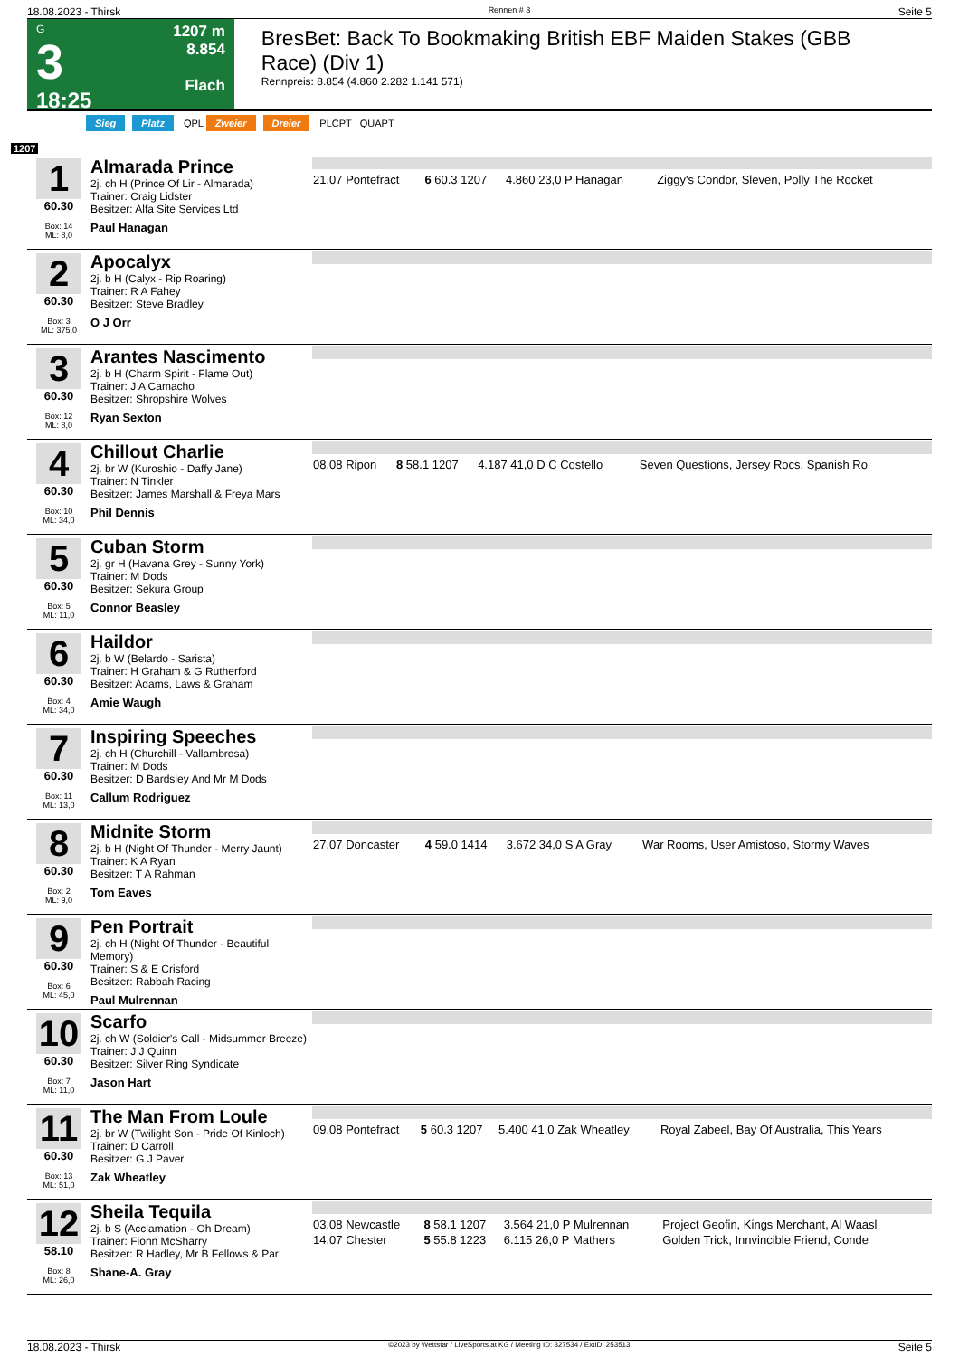18.08.2023 - Thirsk Rennen # 3 Seite 5
G
3
18:25
1207 m
8.854
Flach
BresBet: Back To Bookmaking British EBF Maiden Stakes (GBB Race) (Div 1)
Rennpreis: 8.854 (4.860 2.282 1.141 571)
Sieg Platz QPL Zweier Dreier PLCPT QUAPT
1207
1
60.30
Box: 14
ML: 8,0
Almarada Prince
2j. ch H (Prince Of Lir - Almarada)
Trainer: Craig Lidster
Besitzer: Alfa Site Services Ltd
Paul Hanagan
| 21.07 Pontefract | 6 60.3 1207 | 4.860 23,0 P Hanagan | Ziggy's Condor, Sleven, Polly The Rocket |
2
60.30
Box: 3
ML: 375,0
Apocalyx
2j. b H (Calyx - Rip Roaring)
Trainer: R A Fahey
Besitzer: Steve Bradley
O J Orr
3
60.30
Box: 12
ML: 8,0
Arantes Nascimento
2j. b H (Charm Spirit - Flame Out)
Trainer: J A Camacho
Besitzer: Shropshire Wolves
Ryan Sexton
4
60.30
Box: 10
ML: 34,0
Chillout Charlie
2j. br W (Kuroshio - Daffy Jane)
Trainer: N Tinkler
Besitzer: James Marshall & Freya Mars
Phil Dennis
| 08.08 Ripon | 8 58.1 1207 | 4.187 41,0 D C Costello | Seven Questions, Jersey Rocs, Spanish Ro |
5
60.30
Box: 5
ML: 11,0
Cuban Storm
2j. gr H (Havana Grey - Sunny York)
Trainer: M Dods
Besitzer: Sekura Group
Connor Beasley
6
60.30
Box: 4
ML: 34,0
Haildor
2j. b W (Belardo - Sarista)
Trainer: H Graham & G Rutherford
Besitzer: Adams, Laws & Graham
Amie Waugh
7
60.30
Box: 11
ML: 13,0
Inspiring Speeches
2j. ch H (Churchill - Vallambrosa)
Trainer: M Dods
Besitzer: D Bardsley And Mr M Dods
Callum Rodriguez
8
60.30
Box: 2
ML: 9,0
Midnite Storm
2j. b H (Night Of Thunder - Merry Jaunt)
Trainer: K A Ryan
Besitzer: T A Rahman
Tom Eaves
| 27.07 Doncaster | 4 59.0 1414 | 3.672 34,0 S A Gray | War Rooms, User Amistoso, Stormy Waves |
9
60.30
Box: 6
ML: 45,0
Pen Portrait
2j. ch H (Night Of Thunder - Beautiful Memory)
Trainer: S & E Crisford
Besitzer: Rabbah Racing
Paul Mulrennan
10
60.30
Box: 7
ML: 11,0
Scarfo
2j. ch W (Soldier's Call - Midsummer Breeze)
Trainer: J J Quinn
Besitzer: Silver Ring Syndicate
Jason Hart
11
60.30
Box: 13
ML: 51,0
The Man From Loule
2j. br W (Twilight Son - Pride Of Kinloch)
Trainer: D Carroll
Besitzer: G J Paver
Zak Wheatley
| 09.08 Pontefract | 5 60.3 1207 | 5.400 41,0 Zak Wheatley | Royal Zabeel, Bay Of Australia, This Years |
12
58.10
Box: 8
ML: 26,0
Sheila Tequila
2j. b S (Acclamation - Oh Dream)
Trainer: Fionn McSharry
Besitzer: R Hadley, Mr B Fellows & Par
Shane-A. Gray
| 03.08 Newcastle | 8 58.1 1207 | 3.564 21,0 P Mulrennan | Project Geofin, Kings Merchant, Al Waasl |
| 14.07 Chester | 5 55.8 1223 | 6.115 26,0 P Mathers | Golden Trick, Innvincible Friend, Conde |
18.08.2023 - Thirsk ©2023 by Wettstar / LiveSports.at KG / Meeting ID: 327534 / ExtID: 253513 Seite 5